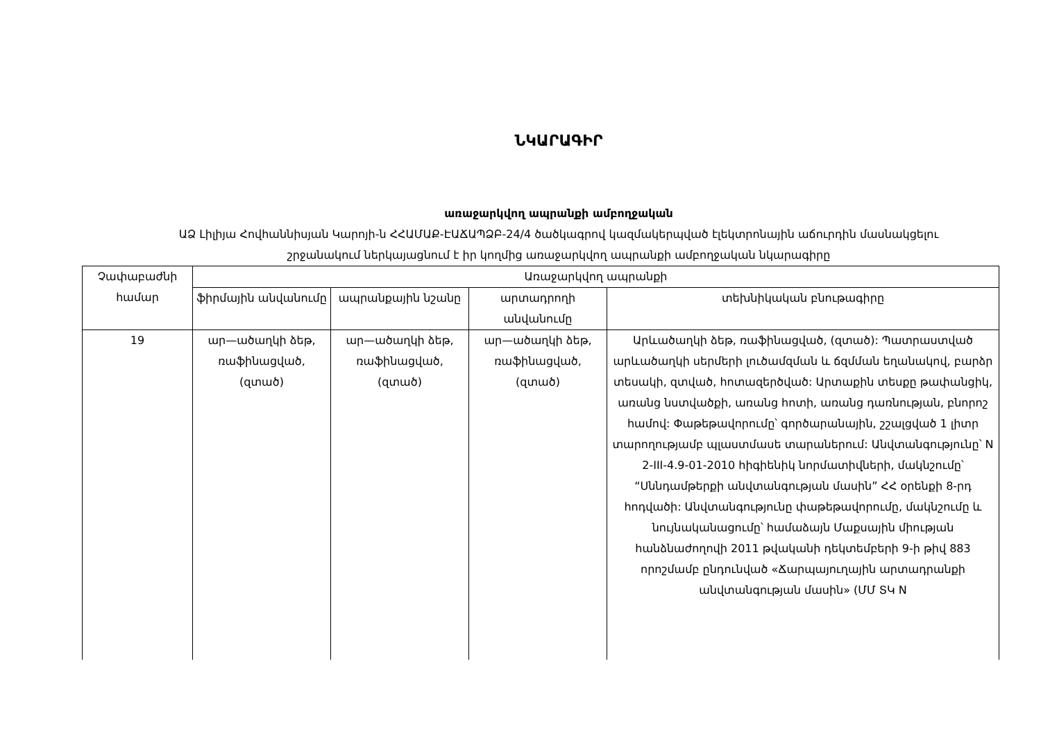ՆԿԱՐԱԳԻՐ
առաջարկվող ապրանքի ամբողջական
ԱՁ Լիլիյա Հովհաննիսյան Կարոյի-ն ՀՀԱՄԱՔ-ԷԱՃԱՊՁԲ-24/4 ծածկագրով կազմակերպված էլեկտրոնային աճուրդին մասնակցելու
շրջանակում ներկայացնում է իր կողմից առաջարկվող ապրանքի ամբողջական նկարագիրը
| Չափաբաժնի համար | Առաջարկվող ապրանքի | | | |
| --- | --- | --- | --- | --- |
| | ֆիրմային անվանումը | ապրանքային նշանը | արտադրողի անվանումը | տեխնիկական բնութագիրը |
| 19 | ար—ածաղկի ձեթ, ռաֆինացված, (զտած) | ար—ածաղկի ձեթ, ռաֆինացված, (զտած) | ար—ածաղկի ձեթ, ռաֆինացված, (զտած) | Արևածաղկի ձեթ, ռաֆինացված, (զտած): Պատրաստված արևածաղկի սերմերի լուծամզման և ճզմման եղանակով, բարձր տեսակի, զտված, հոտազերծված: Արտաքին տեսքը թափանցիկ, առանց նստվածքի, առանց հոտի, առանց դառնության, բնորոշ համով: Փաթեթավորումը՝ գործարանային, շշալցված 1 լիտր տարողությամբ պլաստմասե տարաներում: Անվտանգությունը՝ N 2-III-4.9-01-2010 հիգիենիկ նորմատիվների, մակնշումը՝ “Սննդամթերքի անվտանգության մասին” ՀՀ օրենքի 8-րդ հոդվածի: Անվտանգությունը փաթեթավորումը, մակնշումը և նույնականացումը՝ համաձայն Մաքսային միության հանձնաժողովի 2011 թվականի դեկտեմբերի 9-ի թիվ 883 որոշմամբ ընդունված «Ճարպայուղային արտադրանքի անվտանգության մասին» (ՄՄ ՏԿ N |